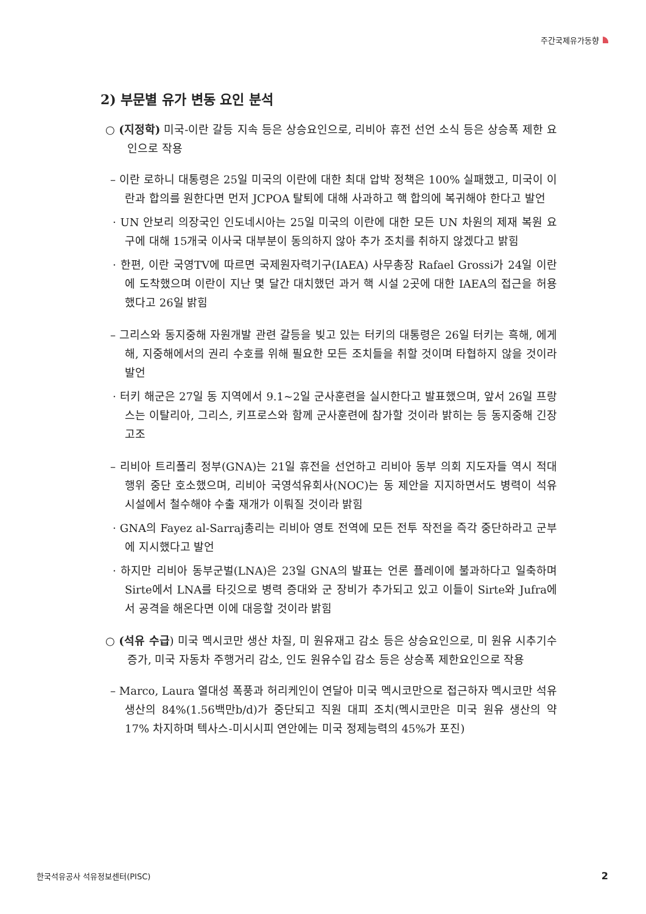주간국제유가동향
2) 부문별 유가 변동 요인 분석
○ (지정학) 미국-이란 갈등 지속 등은 상승요인으로, 리비아 휴전 선언 소식 등은 상승폭 제한 요인으로 작용
– 이란 로하니 대통령은 25일 미국의 이란에 대한 최대 압박 정책은 100% 실패했고, 미국이 이란과 합의를 원한다면 먼저 JCPOA 탈퇴에 대해 사과하고 핵 합의에 복귀해야 한다고 발언
· UN 안보리 의장국인 인도네시아는 25일 미국의 이란에 대한 모든 UN 차원의 제재 복원 요구에 대해 15개국 이사국 대부분이 동의하지 않아 추가 조치를 취하지 않겠다고 밝힘
· 한편, 이란 국영TV에 따르면 국제원자력기구(IAEA) 사무총장 Rafael Grossi가 24일 이란에 도착했으며 이란이 지난 몇 달간 대치했던 과거 핵 시설 2곳에 대한 IAEA의 접근을 허용했다고 26일 밝힘
– 그리스와 동지중해 자원개발 관련 갈등을 빚고 있는 터키의 대통령은 26일 터키는 흑해, 에게해, 지중해에서의 권리 수호를 위해 필요한 모든 조치들을 취할 것이며 타협하지 않을 것이라 발언
· 터키 해군은 27일 동 지역에서 9.1~2일 군사훈련을 실시한다고 발표했으며, 앞서 26일 프랑스는 이탈리아, 그리스, 키프로스와 함께 군사훈련에 참가할 것이라 밝히는 등 동지중해 긴장 고조
– 리비아 트리폴리 정부(GNA)는 21일 휴전을 선언하고 리비아 동부 의회 지도자들 역시 적대행위 중단 호소했으며, 리비아 국영석유회사(NOC)는 동 제안을 지지하면서도 병력이 석유시설에서 철수해야 수출 재개가 이뤄질 것이라 밝힘
· GNA의 Fayez al-Sarraj총리는 리비아 영토 전역에 모든 전투 작전을 즉각 중단하라고 군부에 지시했다고 발언
· 하지만 리비아 동부군벌(LNA)은 23일 GNA의 발표는 언론 플레이에 불과하다고 일축하며 Sirte에서 LNA를 타깃으로 병력 증대와 군 장비가 추가되고 있고 이들이 Sirte와 Jufra에서 공격을 해온다면 이에 대응할 것이라 밝힘
○ (석유 수급) 미국 멕시코만 생산 차질, 미 원유재고 감소 등은 상승요인으로, 미 원유 시추기수 증가, 미국 자동차 주행거리 감소, 인도 원유수입 감소 등은 상승폭 제한요인으로 작용
– Marco, Laura 열대성 폭풍과 허리케인이 연달아 미국 멕시코만으로 접근하자 멕시코만 석유생산의 84%(1.56백만b/d)가 중단되고 직원 대피 조치(멕시코만은 미국 원유 생산의 약 17% 차지하며 텍사스-미시시피 연안에는 미국 정제능력의 45%가 포진)
한국석유공사 석유정보센터(PISC) 2